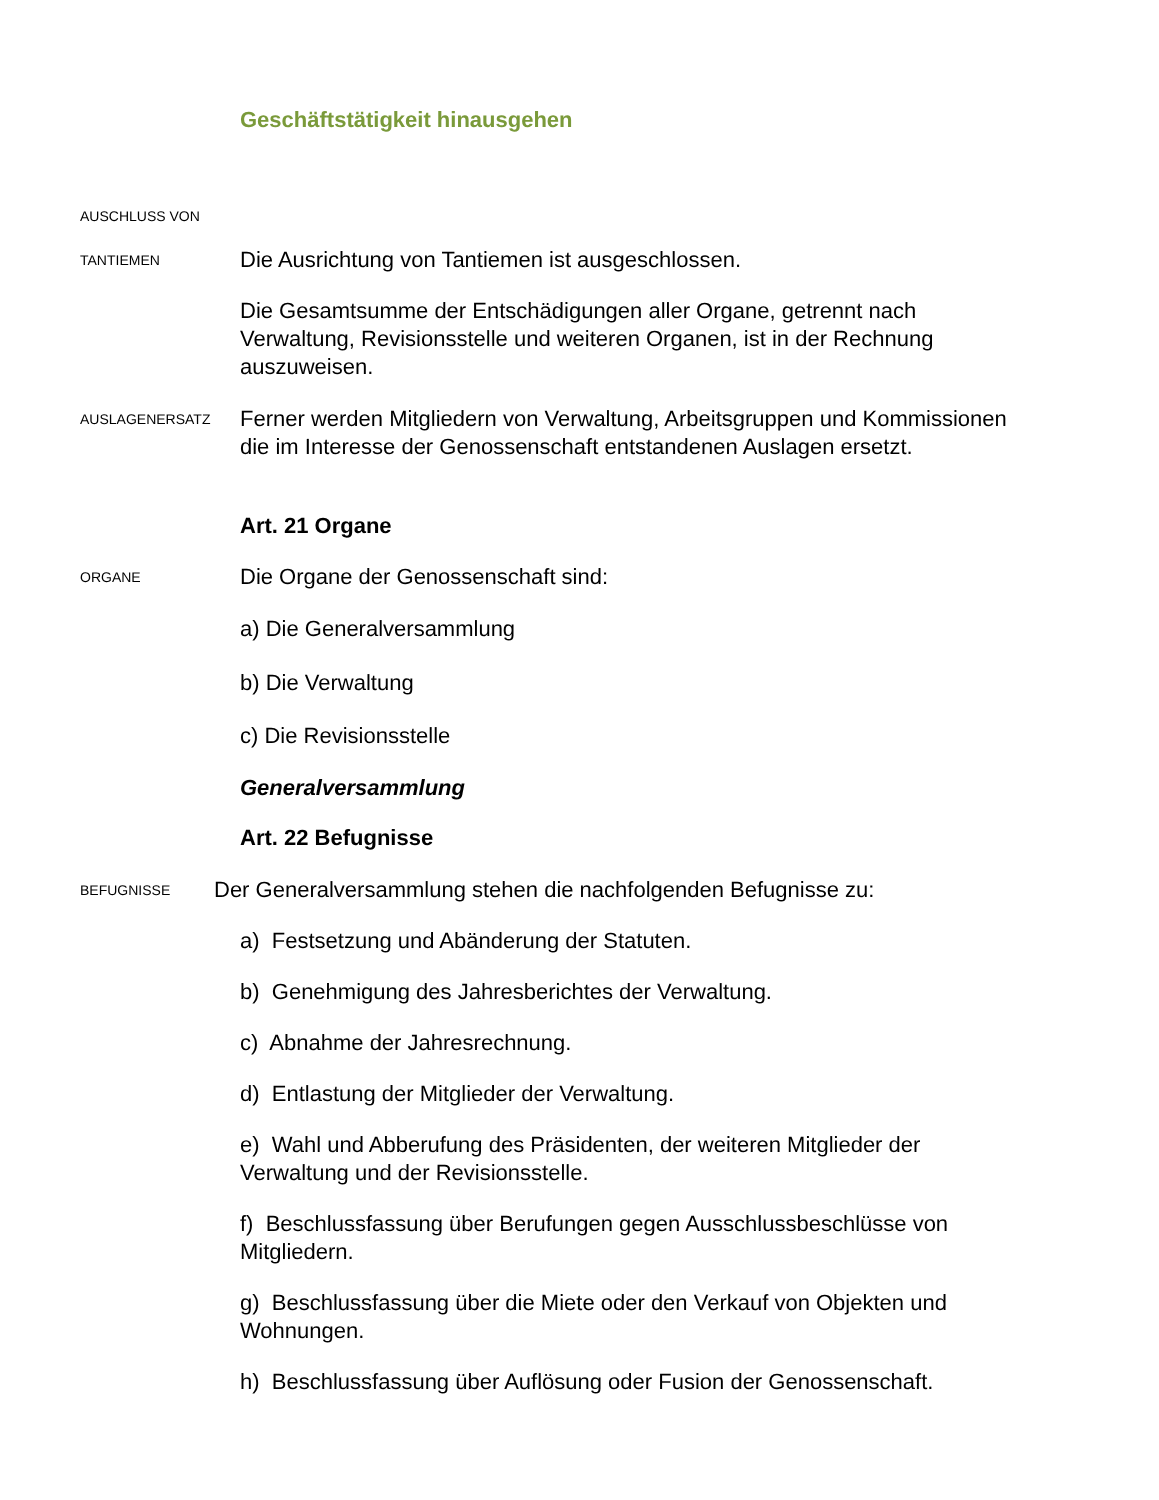Geschäftstätigkeit hinausgehen
AUSCHLUSS VON
TANTIEMEN
Die Ausrichtung von Tantiemen ist ausgeschlossen.
Die Gesamtsumme der Entschädigungen aller Organe, getrennt nach Verwaltung, Revisionsstelle und weiteren Organen, ist in der Rechnung auszuweisen.
AUSLAGENERSATZ
Ferner werden Mitgliedern von Verwaltung, Arbeitsgruppen und Kommissionen die im Interesse der Genossenschaft entstandenen Auslagen ersetzt.
Art. 21 Organe
ORGANE
Die Organe der Genossenschaft sind:
a) Die Generalversammlung
b) Die Verwaltung
c) Die Revisionsstelle
Generalversammlung
Art. 22 Befugnisse
BEFUGNISSE
Der Generalversammlung stehen die nachfolgenden Befugnisse zu:
a) Festsetzung und Abänderung der Statuten.
b) Genehmigung des Jahresberichtes der Verwaltung.
c) Abnahme der Jahresrechnung.
d) Entlastung der Mitglieder der Verwaltung.
e) Wahl und Abberufung des Präsidenten, der weiteren Mitglieder der Verwaltung und der Revisionsstelle.
f) Beschlussfassung über Berufungen gegen Ausschlussbeschlüsse von Mitgliedern.
g) Beschlussfassung über die Miete oder den Verkauf von Objekten und Wohnungen.
h) Beschlussfassung über Auflösung oder Fusion der Genossenschaft.